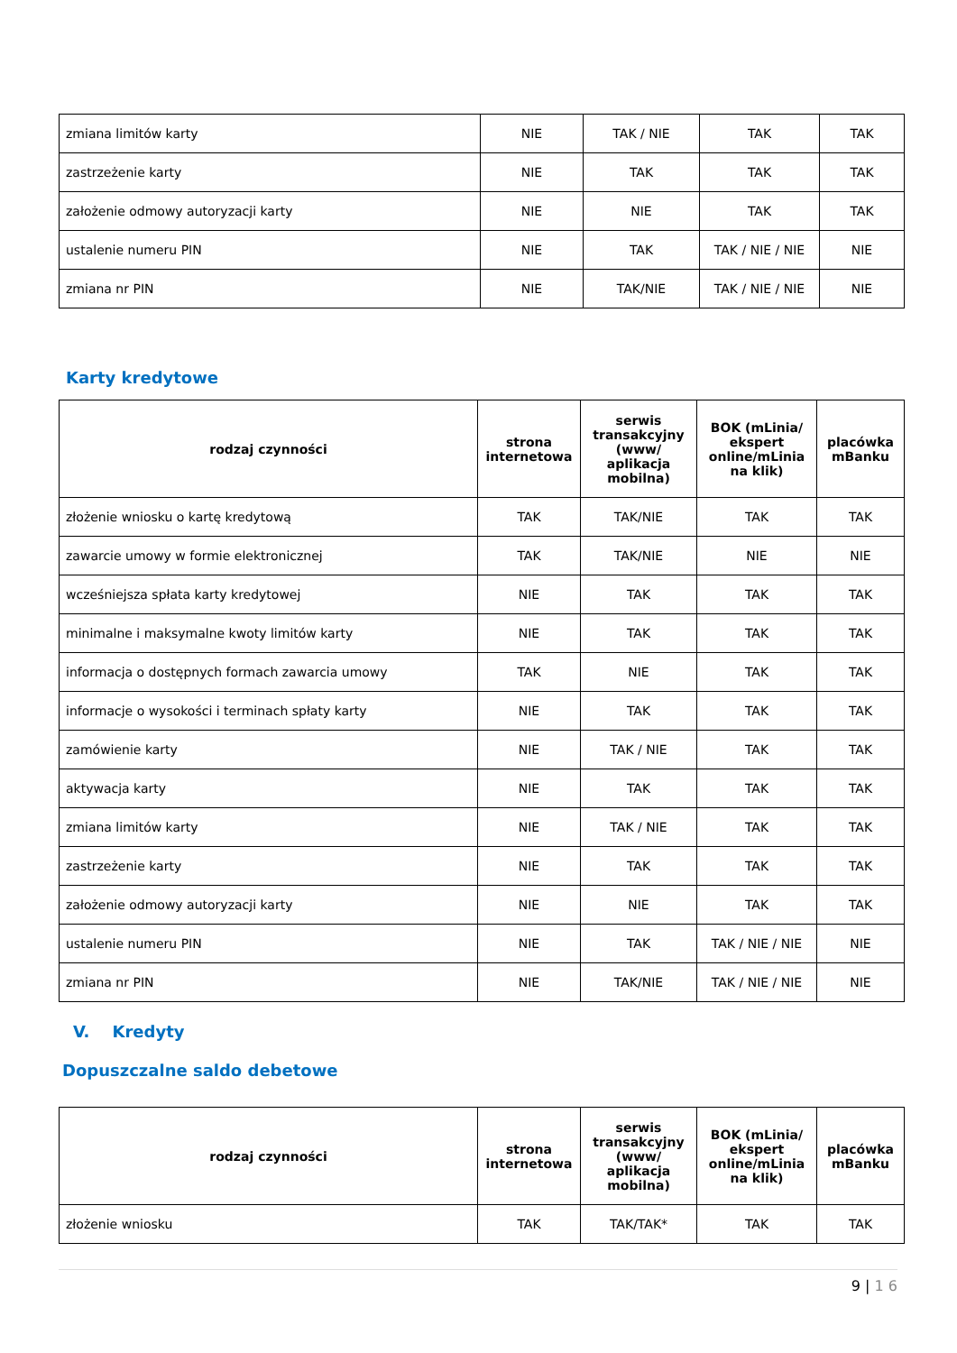| zmiana limitów karty | NIE | TAK / NIE | TAK | TAK |
| zastrzeżenie karty | NIE | TAK | TAK | TAK |
| założenie odmowy autoryzacji karty | NIE | NIE | TAK | TAK |
| ustalenie numeru PIN | NIE | TAK | TAK / NIE / NIE | NIE |
| zmiana nr PIN | NIE | TAK/NIE | TAK / NIE / NIE | NIE |
Karty kredytowe
| rodzaj czynności | strona internetowa | serwis transakcyjny (www/ aplikacja mobilna) | BOK (mLinia/ ekspert online/mLinia na klik) | placówka mBanku |
| --- | --- | --- | --- | --- |
| złożenie wniosku o kartę kredytową | TAK | TAK/NIE | TAK | TAK |
| zawarcie umowy w formie elektronicznej | TAK | TAK/NIE | NIE | NIE |
| wcześniejsza spłata karty kredytowej | NIE | TAK | TAK | TAK |
| minimalne i maksymalne kwoty limitów karty | NIE | TAK | TAK | TAK |
| informacja o dostępnych formach zawarcia umowy | TAK | NIE | TAK | TAK |
| informacje o wysokości i terminach spłaty karty | NIE | TAK | TAK | TAK |
| zamówienie karty | NIE | TAK / NIE | TAK | TAK |
| aktywacja karty | NIE | TAK | TAK | TAK |
| zmiana limitów karty | NIE | TAK / NIE | TAK | TAK |
| zastrzeżenie karty | NIE | TAK | TAK | TAK |
| założenie odmowy autoryzacji karty | NIE | NIE | TAK | TAK |
| ustalenie numeru PIN | NIE | TAK | TAK / NIE / NIE | NIE |
| zmiana nr PIN | NIE | TAK/NIE | TAK / NIE / NIE | NIE |
V. Kredyty
Dopuszczalne saldo debetowe
| rodzaj czynności | strona internetowa | serwis transakcyjny (www/ aplikacja mobilna) | BOK (mLinia/ ekspert online/mLinia na klik) | placówka mBanku |
| --- | --- | --- | --- | --- |
| złożenie wniosku | TAK | TAK/TAK* | TAK | TAK |
9 | 1 6